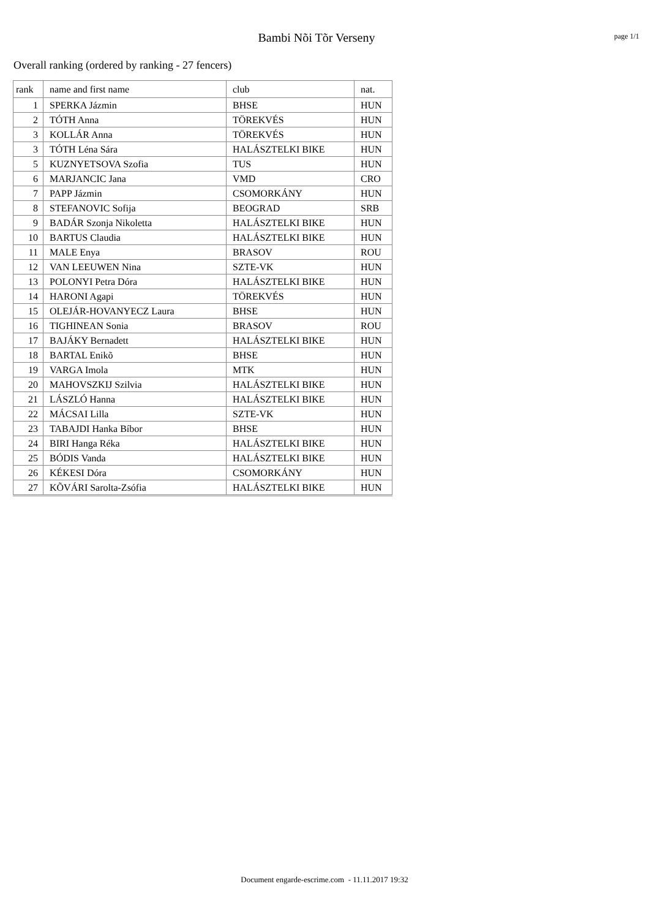Bambi Nõi Tõr Verseny
page 1/1
Overall ranking (ordered by ranking - 27 fencers)
| rank | name and first name | club | nat. |
| --- | --- | --- | --- |
| 1 | SPERKA Jázmin | BHSE | HUN |
| 2 | TÓTH Anna | TÖREKVÉS | HUN |
| 3 | KOLLÁR Anna | TÖREKVÉS | HUN |
| 3 | TÓTH Léna Sára | HALÁSZTELKI BIKE | HUN |
| 5 | KUZNYETSOVA Szofia | TUS | HUN |
| 6 | MARJANCIC Jana | VMD | CRO |
| 7 | PAPP Jázmin | CSOMORKÁNY | HUN |
| 8 | STEFANOVIC Sofija | BEOGRAD | SRB |
| 9 | BADÁR Szonja Nikoletta | HALÁSZTELKI BIKE | HUN |
| 10 | BARTUS Claudia | HALÁSZTELKI BIKE | HUN |
| 11 | MALE Enya | BRASOV | ROU |
| 12 | VAN LEEUWEN Nina | SZTE-VK | HUN |
| 13 | POLONYI Petra Dóra | HALÁSZTELKI BIKE | HUN |
| 14 | HARONI Agapi | TÖREKVÉS | HUN |
| 15 | OLEJÁR-HOVANYECZ Laura | BHSE | HUN |
| 16 | TIGHINEAN Sonia | BRASOV | ROU |
| 17 | BAJÁKY Bernadett | HALÁSZTELKI BIKE | HUN |
| 18 | BARTAL Enikõ | BHSE | HUN |
| 19 | VARGA Imola | MTK | HUN |
| 20 | MAHOVSZKIJ Szilvia | HALÁSZTELKI BIKE | HUN |
| 21 | LÁSZLÓ Hanna | HALÁSZTELKI BIKE | HUN |
| 22 | MÁCSAI Lilla | SZTE-VK | HUN |
| 23 | TABAJDI Hanka Bíbor | BHSE | HUN |
| 24 | BIRI Hanga Réka | HALÁSZTELKI BIKE | HUN |
| 25 | BÓDIS Vanda | HALÁSZTELKI BIKE | HUN |
| 26 | KÉKESI Dóra | CSOMORKÁNY | HUN |
| 27 | KÕVÁRI Sarolta-Zsófia | HALÁSZTELKI BIKE | HUN |
Document engarde-escrime.com - 11.11.2017 19:32